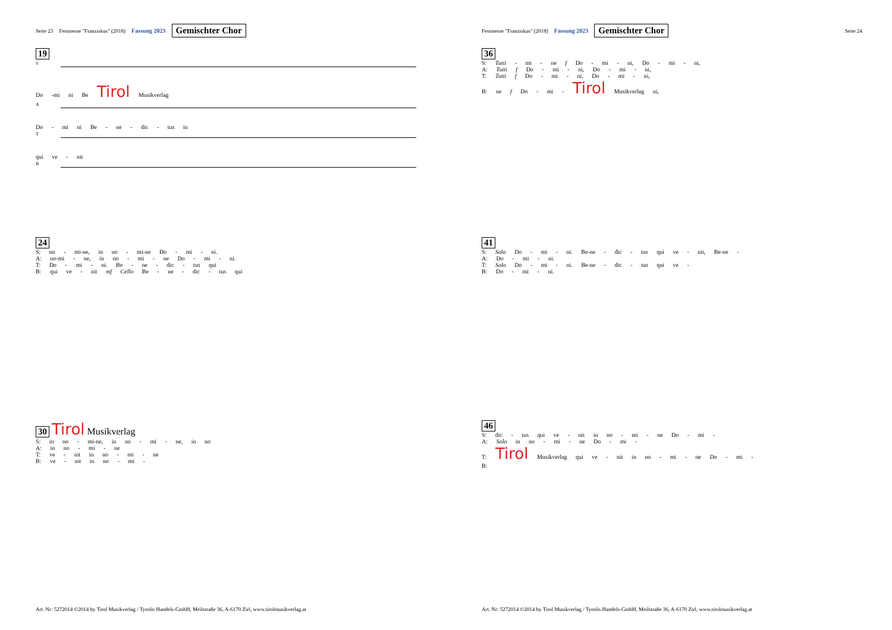Seite 23 Festmesse "Franziskus" (2018) Fassung 2023 Gemischter Chor
19
S
Do -mi ni Be Tirol Musikverlag
A
Do - mi ni Be - ne - dic - tus in
T
qui ve - nit
B
24
S: no - mi-ne, in no - mi-ne Do - mi - ni.
A: no-mi - ne, in no - mi - ne Do - mi - ni.
T: Do - mi - ni. Be - ne - dic - tus qui
B: qui ve - nit mf Cello Be - ne - dic - tus qui
30 Tirol Musikverlag
S: in no - mi-ne, in no - mi - ne, in no
A: in no - mi - ne
T: ve - nit in no - mi - ne
B: ve - nit in no - mi -
Art. Nr: 5272014 ©2014 by Tirol Musikverlag / Tyrolis Handels-GmbH, Meilstraße 36, A-6170 Zirl, www.tirolmusikverlag.at
Festmesse "Franziskus" (2018) Fassung 2023 Gemischter Chor Seite 24
36
S: Tutti - mi - ne f Do - mi - ni, Do - mi - ni,
A: Tutti f Do - mi - ni, Do - mi - ni,
T: Tutti f Do - mi - ni, Do - mi - ni,
B: ne f Do - mi - Tirol Musikverlag ni,
41
S: Solo Do - mi - ni. Be-ne - dic - tus qui ve - nit, Be-ne -
A: Do - mi - ni.
T: Solo Do - mi - ni. Be-ne - dic - tus qui ve -
B: Do - mi - ni.
46
S: dic - tus qui ve - nit in no - mi - ne Do - mi -
A: Solo in no - mi - ne Do - mi -
T: Tirol Musikverlag qui ve - nit in no - mi - ne Do - mi -
B:
Art. Nr: 5272014 ©2014 by Tirol Musikverlag / Tyrolis Handels-GmbH, Meilstraße 36, A-6170 Zirl, www.tirolmusikverlag.at